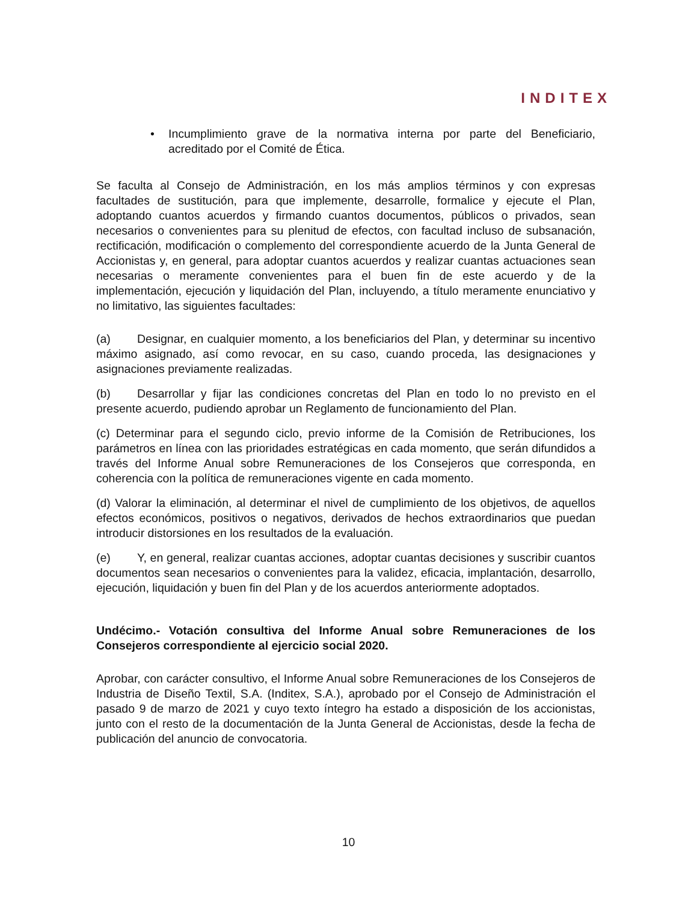INDITEX
• Incumplimiento grave de la normativa interna por parte del Beneficiario, acreditado por el Comité de Ética.
Se faculta al Consejo de Administración, en los más amplios términos y con expresas facultades de sustitución, para que implemente, desarrolle, formalice y ejecute el Plan, adoptando cuantos acuerdos y firmando cuantos documentos, públicos o privados, sean necesarios o convenientes para su plenitud de efectos, con facultad incluso de subsanación, rectificación, modificación o complemento del correspondiente acuerdo de la Junta General de Accionistas y, en general, para adoptar cuantos acuerdos y realizar cuantas actuaciones sean necesarias o meramente convenientes para el buen fin de este acuerdo y de la implementación, ejecución y liquidación del Plan, incluyendo, a título meramente enunciativo y no limitativo, las siguientes facultades:
(a) Designar, en cualquier momento, a los beneficiarios del Plan, y determinar su incentivo máximo asignado, así como revocar, en su caso, cuando proceda, las designaciones y asignaciones previamente realizadas.
(b) Desarrollar y fijar las condiciones concretas del Plan en todo lo no previsto en el presente acuerdo, pudiendo aprobar un Reglamento de funcionamiento del Plan.
(c) Determinar para el segundo ciclo, previo informe de la Comisión de Retribuciones, los parámetros en línea con las prioridades estratégicas en cada momento, que serán difundidos a través del Informe Anual sobre Remuneraciones de los Consejeros que corresponda, en coherencia con la política de remuneraciones vigente en cada momento.
(d) Valorar la eliminación, al determinar el nivel de cumplimiento de los objetivos, de aquellos efectos económicos, positivos o negativos, derivados de hechos extraordinarios que puedan introducir distorsiones en los resultados de la evaluación.
(e) Y, en general, realizar cuantas acciones, adoptar cuantas decisiones y suscribir cuantos documentos sean necesarios o convenientes para la validez, eficacia, implantación, desarrollo, ejecución, liquidación y buen fin del Plan y de los acuerdos anteriormente adoptados.
Undécimo.- Votación consultiva del Informe Anual sobre Remuneraciones de los Consejeros correspondiente al ejercicio social 2020.
Aprobar, con carácter consultivo, el Informe Anual sobre Remuneraciones de los Consejeros de Industria de Diseño Textil, S.A. (Inditex, S.A.), aprobado por el Consejo de Administración el pasado 9 de marzo de 2021 y cuyo texto íntegro ha estado a disposición de los accionistas, junto con el resto de la documentación de la Junta General de Accionistas, desde la fecha de publicación del anuncio de convocatoria.
10